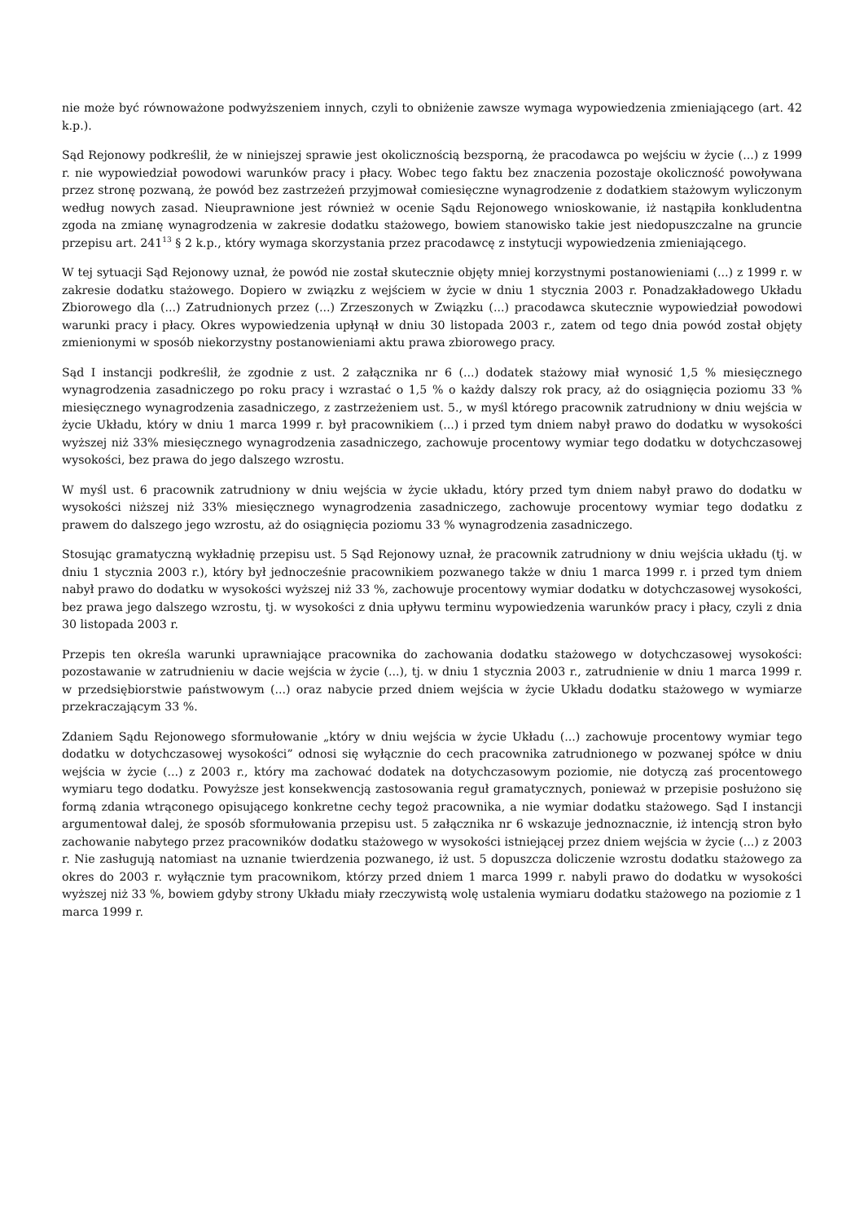nie może być równoważone podwyższeniem innych, czyli to obniżenie zawsze wymaga wypowiedzenia zmieniającego (art. 42 k.p.).
Sąd Rejonowy podkreślił, że w niniejszej sprawie jest okolicznością bezsporną, że pracodawca po wejściu w życie (...) z 1999 r. nie wypowiedział powodowi warunków pracy i płacy. Wobec tego faktu bez znaczenia pozostaje okoliczność powoływana przez stronę pozwaną, że powód bez zastrzeżeń przyjmował comiesięczne wynagrodzenie z dodatkiem stażowym wyliczonym według nowych zasad. Nieuprawnione jest również w ocenie Sądu Rejonowego wnioskowanie, iż nastąpiła konkludentna zgoda na zmianę wynagrodzenia w zakresie dodatku stażowego, bowiem stanowisko takie jest niedopuszczalne na gruncie przepisu art. 241<sup>13</sup> § 2 k.p., który wymaga skorzystania przez pracodawcę z instytucji wypowiedzenia zmieniającego.
W tej sytuacji Sąd Rejonowy uznał, że powód nie został skutecznie objęty mniej korzystnymi postanowieniami (...) z 1999 r. w zakresie dodatku stażowego. Dopiero w związku z wejściem w życie w dniu 1 stycznia 2003 r. Ponadzakładowego Układu Zbiorowego dla (...) Zatrudnionych przez (...) Zrzeszonych w Związku (...) pracodawca skutecznie wypowiedział powodowi warunki pracy i płacy. Okres wypowiedzenia upłynął w dniu 30 listopada 2003 r., zatem od tego dnia powód został objęty zmienionymi w sposób niekorzystny postanowieniami aktu prawa zbiorowego pracy.
Sąd I instancji podkreślił, że zgodnie z ust. 2 załącznika nr 6 (...) dodatek stażowy miał wynosić 1,5 % miesięcznego wynagrodzenia zasadniczego po roku pracy i wzrastać o 1,5 % o każdy dalszy rok pracy, aż do osiągnięcia poziomu 33 % miesięcznego wynagrodzenia zasadniczego, z zastrzeżeniem ust. 5., w myśl którego pracownik zatrudniony w dniu wejścia w życie Układu, który w dniu 1 marca 1999 r. był pracownikiem (...) i przed tym dniem nabył prawo do dodatku w wysokości wyższej niż 33% miesięcznego wynagrodzenia zasadniczego, zachowuje procentowy wymiar tego dodatku w dotychczasowej wysokości, bez prawa do jego dalszego wzrostu.
W myśl ust. 6 pracownik zatrudniony w dniu wejścia w życie układu, który przed tym dniem nabył prawo do dodatku w wysokości niższej niż 33% miesięcznego wynagrodzenia zasadniczego, zachowuje procentowy wymiar tego dodatku z prawem do dalszego jego wzrostu, aż do osiągnięcia poziomu 33 % wynagrodzenia zasadniczego.
Stosując gramatyczną wykładnię przepisu ust. 5 Sąd Rejonowy uznał, że pracownik zatrudniony w dniu wejścia układu (tj. w dniu 1 stycznia 2003 r.), który był jednocześnie pracownikiem pozwanego także w dniu 1 marca 1999 r. i przed tym dniem nabył prawo do dodatku w wysokości wyższej niż 33 %, zachowuje procentowy wymiar dodatku w dotychczasowej wysokości, bez prawa jego dalszego wzrostu, tj. w wysokości z dnia upływu terminu wypowiedzenia warunków pracy i płacy, czyli z dnia 30 listopada 2003 r.
Przepis ten określa warunki uprawniające pracownika do zachowania dodatku stażowego w dotychczasowej wysokości: pozostawanie w zatrudnieniu w dacie wejścia w życie (...), tj. w dniu 1 stycznia 2003 r., zatrudnienie w dniu 1 marca 1999 r. w przedsiębiorstwie państwowym (...) oraz nabycie przed dniem wejścia w życie Układu dodatku stażowego w wymiarze przekraczającym 33 %.
Zdaniem Sądu Rejonowego sformułowanie „który w dniu wejścia w życie Układu (...) zachowuje procentowy wymiar tego dodatku w dotychczasowej wysokości” odnosi się wyłącznie do cech pracownika zatrudnionego w pozwanej spółce w dniu wejścia w życie (...) z 2003 r., który ma zachować dodatek na dotychczasowym poziomie, nie dotyczą zaś procentowego wymiaru tego dodatku. Powyższe jest konsekwencją zastosowania reguł gramatycznych, ponieważ w przepisie posłużono się formą zdania wtrąconego opisującego konkretne cechy tegoż pracownika, a nie wymiar dodatku stażowego. Sąd I instancji argumentował dalej, że sposób sformułowania przepisu ust. 5 załącznika nr 6 wskazuje jednoznacznie, iż intencją stron było zachowanie nabytego przez pracowników dodatku stażowego w wysokości istniejącej przez dniem wejścia w życie (...) z 2003 r. Nie zasługują natomiast na uznanie twierdzenia pozwanego, iż ust. 5 dopuszcza doliczenie wzrostu dodatku stażowego za okres do 2003 r. wyłącznie tym pracownikom, którzy przed dniem 1 marca 1999 r. nabyli prawo do dodatku w wysokości wyższej niż 33 %, bowiem gdyby strony Układu miały rzeczywistą wolę ustalenia wymiaru dodatku stażowego na poziomie z 1 marca 1999 r.